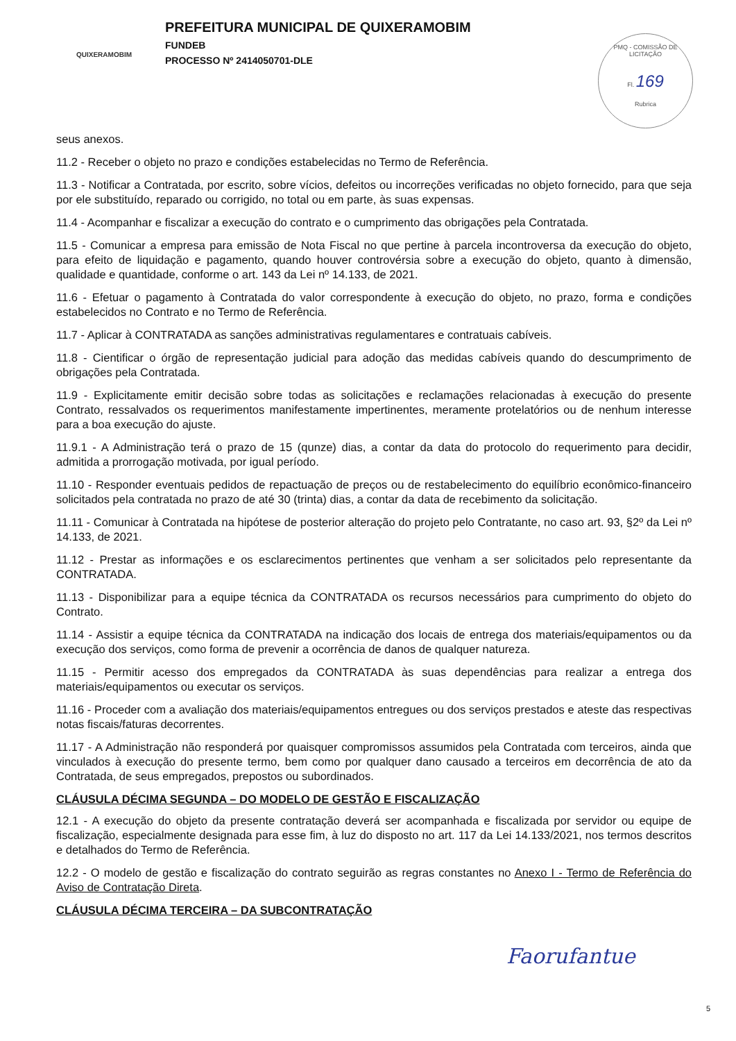QUIXERAMOBIM
PREFEITURA MUNICIPAL DE QUIXERAMOBIM
FUNDEB
PROCESSO Nº 2414050701-DLE
PMQ - COMISSÃO DE LICITAÇÃO
Fl. 169
Rubrica
seus anexos.
11.2 - Receber o objeto no prazo e condições estabelecidas no Termo de Referência.
11.3 - Notificar a Contratada, por escrito, sobre vícios, defeitos ou incorreções verificadas no objeto fornecido, para que seja por ele substituído, reparado ou corrigido, no total ou em parte, às suas expensas.
11.4 - Acompanhar e fiscalizar a execução do contrato e o cumprimento das obrigações pela Contratada.
11.5 - Comunicar a empresa para emissão de Nota Fiscal no que pertine à parcela incontroversa da execução do objeto, para efeito de liquidação e pagamento, quando houver controvérsia sobre a execução do objeto, quanto à dimensão, qualidade e quantidade, conforme o art. 143 da Lei nº 14.133, de 2021.
11.6 - Efetuar o pagamento à Contratada do valor correspondente à execução do objeto, no prazo, forma e condições estabelecidos no Contrato e no Termo de Referência.
11.7 - Aplicar à CONTRATADA as sanções administrativas regulamentares e contratuais cabíveis.
11.8 - Cientificar o órgão de representação judicial para adoção das medidas cabíveis quando do descumprimento de obrigações pela Contratada.
11.9 - Explicitamente emitir decisão sobre todas as solicitações e reclamações relacionadas à execução do presente Contrato, ressalvados os requerimentos manifestamente impertinentes, meramente protelatórios ou de nenhum interesse para a boa execução do ajuste.
11.9.1 - A Administração terá o prazo de 15 (qunze) dias, a contar da data do protocolo do requerimento para decidir, admitida a prorrogação motivada, por igual período.
11.10 - Responder eventuais pedidos de repactuação de preços ou de restabelecimento do equilíbrio econômico-financeiro solicitados pela contratada no prazo de até 30 (trinta) dias, a contar da data de recebimento da solicitação.
11.11 - Comunicar à Contratada na hipótese de posterior alteração do projeto pelo Contratante, no caso art. 93, §2º da Lei nº 14.133, de 2021.
11.12 - Prestar as informações e os esclarecimentos pertinentes que venham a ser solicitados pelo representante da CONTRATADA.
11.13 - Disponibilizar para a equipe técnica da CONTRATADA os recursos necessários para cumprimento do objeto do Contrato.
11.14 - Assistir a equipe técnica da CONTRATADA na indicação dos locais de entrega dos materiais/equipamentos ou da execução dos serviços, como forma de prevenir a ocorrência de danos de qualquer natureza.
11.15 - Permitir acesso dos empregados da CONTRATADA às suas dependências para realizar a entrega dos materiais/equipamentos ou executar os serviços.
11.16 - Proceder com a avaliação dos materiais/equipamentos entregues ou dos serviços prestados e ateste das respectivas notas fiscais/faturas decorrentes.
11.17 - A Administração não responderá por quaisquer compromissos assumidos pela Contratada com terceiros, ainda que vinculados à execução do presente termo, bem como por qualquer dano causado a terceiros em decorrência de ato da Contratada, de seus empregados, prepostos ou subordinados.
CLÁUSULA DÉCIMA SEGUNDA – DO MODELO DE GESTÃO E FISCALIZAÇÃO
12.1 - A execução do objeto da presente contratação deverá ser acompanhada e fiscalizada por servidor ou equipe de fiscalização, especialmente designada para esse fim, à luz do disposto no art. 117 da Lei 14.133/2021, nos termos descritos e detalhados do Termo de Referência.
12.2 - O modelo de gestão e fiscalização do contrato seguirão as regras constantes no Anexo I - Termo de Referência do Aviso de Contratação Direta.
CLÁUSULA DÉCIMA TERCEIRA – DA SUBCONTRATAÇÃO
Faoru​fantue
5